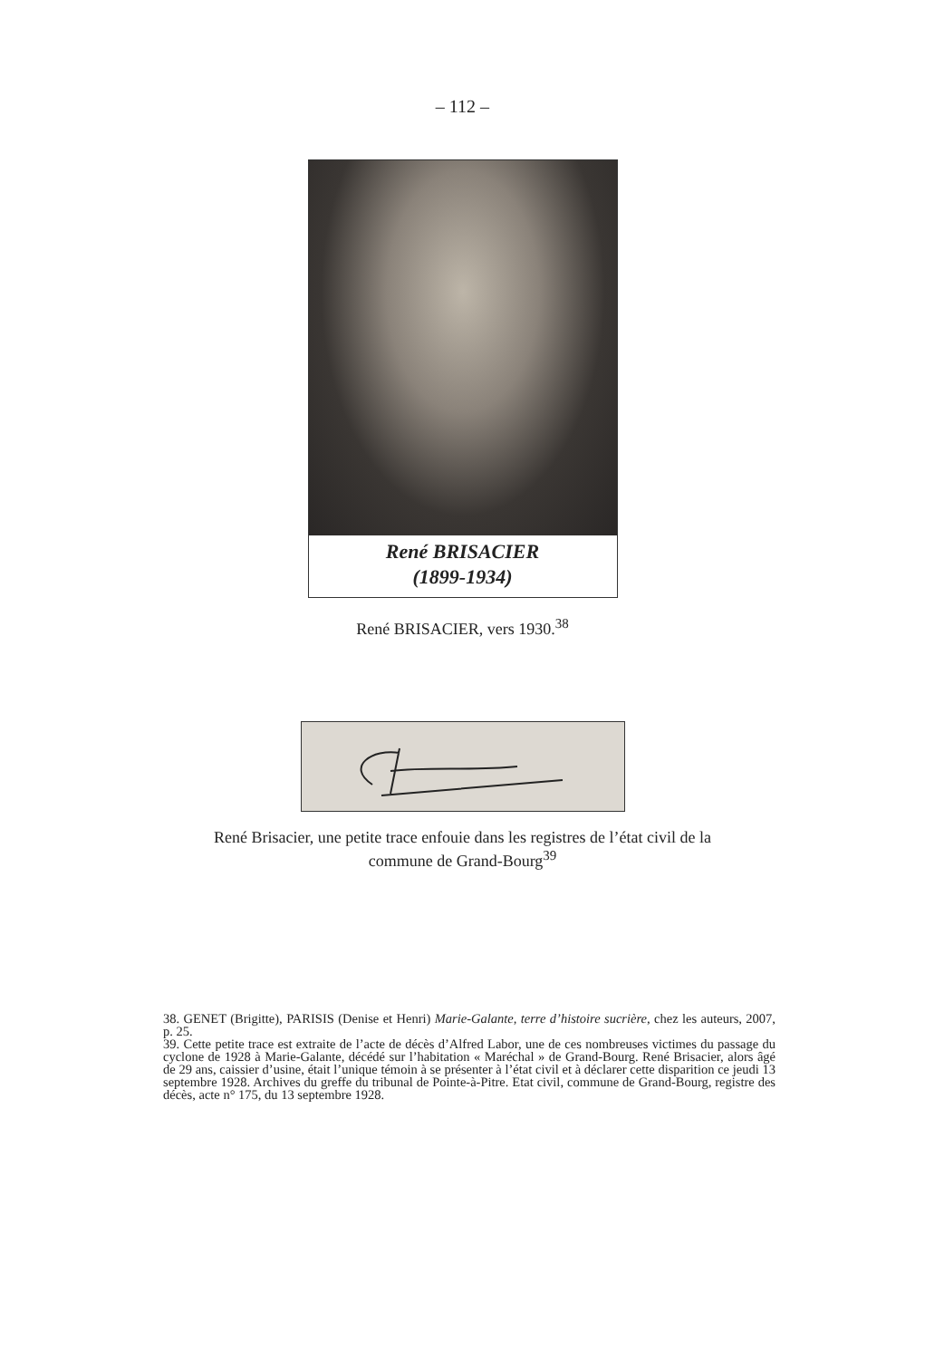– 112 –
René BRISACIER
(1899-1934)
René BRISACIER, vers 1930.<sup>38</sup>
René Brisacier, une petite trace enfouie dans les registres de l’état civil de la
commune de Grand-Bourg<sup>39</sup>
38. GENET (Brigitte), PARISIS (Denise et Henri) Marie-Galante, terre d’histoire sucrière, chez les auteurs, 2007, p. 25.
39. Cette petite trace est extraite de l’acte de décès d’Alfred Labor, une de ces nombreuses victimes du passage du cyclone de 1928 à Marie-Galante, décédé sur l’habitation « Maréchal » de Grand-Bourg. René Brisacier, alors âgé de 29 ans, caissier d’usine, était l’unique témoin à se présenter à l’état civil et à déclarer cette disparition ce jeudi 13 septembre 1928. Archives du greffe du tribunal de Pointe-à-Pitre. Etat civil, commune de Grand-Bourg, registre des décès, acte n° 175, du 13 septembre 1928.